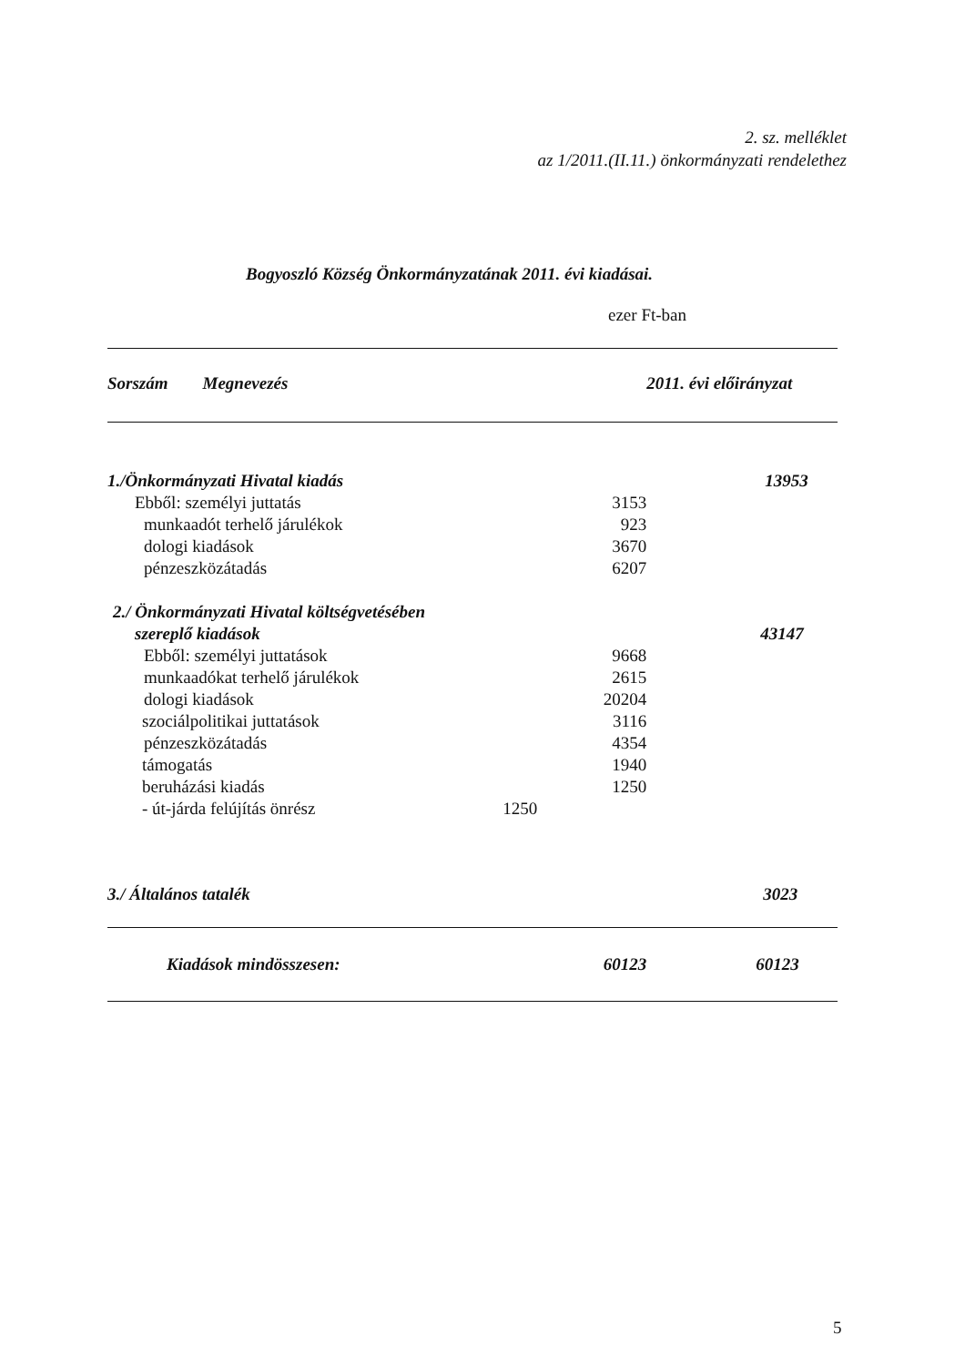2. sz. melléklet
az 1/2011.(II.11.) önkormányzati rendelethez
Bogyoszló Község Önkormányzatának 2011. évi kiadásai.
ezer Ft-ban
| Sorszám Megnevezés | | | 2011. évi előirányzat |
| --- | --- | --- | --- |
| 1./Önkormányzati Hivatal kiadás | | | 13953 |
| Ebből: személyi juttatás | | 3153 | |
| munkaadót terhelő járulékok | | 923 | |
| dologi kiadások | | 3670 | |
| pénzeszközátadás | | 6207 | |
| 2./ Önkormányzati Hivatal költségvetésében | | | |
| szereplő kiadások | | | 43147 |
| Ebből: személyi juttatások | | 9668 | |
| munkaadókat terhelő járulékok | | 2615 | |
| dologi kiadások | | 20204 | |
| szociálpolitikai juttatások | | 3116 | |
| pénzeszközátadás | | 4354 | |
| támogatás | | 1940 | |
| beruházási kiadás | | 1250 | |
| - út-járda felújítás önrész | 1250 | | |
| 3./ Általános tatalék | | | 3023 |
| Kiadások mindösszesen: | | 60123 | 60123 |
5